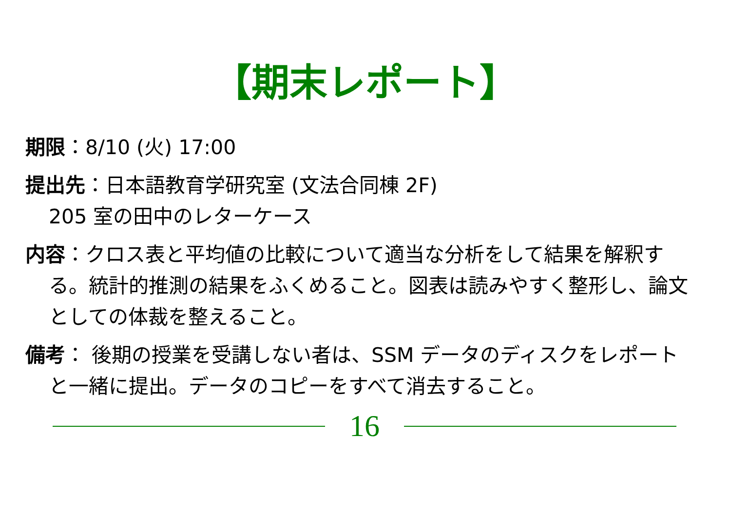【期末レポート】
期限：8/10 (火) 17:00
提出先：日本語教育学研究室 (文法合同棟 2F)
205 室の田中のレターケース
内容：クロス表と平均値の比較について適当な分析をして結果を解釈する。統計的推測の結果をふくめること。図表は読みやすく整形し、論文としての体裁を整えること。
備考： 後期の授業を受講しない者は、SSM データのディスクをレポートと一緒に提出。データのコピーをすべて消去すること。
16